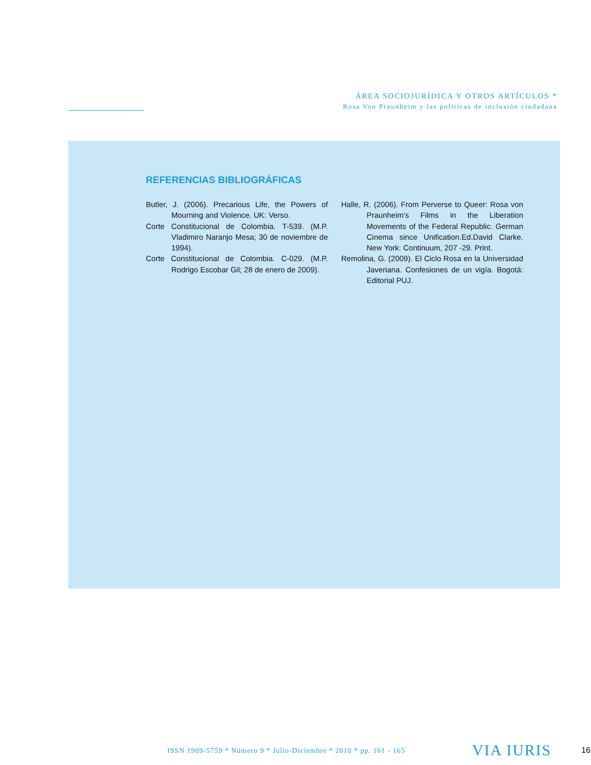ÁREA SOCIOJURÍDICA Y OTROS ARTÍCULOS *
Rosa Von Praunheim y las políticas de inclusión ciudadana
REFERENCIAS BIBLIOGRÁFICAS
Butler, J. (2006). Precarious Life, the Powers of Mourning and Violence. UK: Verso.
Corte Constitucional de Colombia. T-539. (M.P. Vladimiro Naranjo Mesa; 30 de noviembre de 1994).
Corte Constitucional de Colombia. C-029. (M.P. Rodrigo Escobar Gil; 28 de enero de 2009).
Halle, R. (2006). From Perverse to Queer: Rosa von Praunheim’s Films in the Liberation Movements of the Federal Republic. German Cinema since Unification.Ed.David Clarke. New York: Continuum, 207 -29. Print.
Remolina, G. (2009). El Ciclo Rosa en la Universidad Javeriana. Confesiones de un vigía. Bogotá: Editorial PUJ.
ISSN 1909-5759 * Número 9 * Julio-Diciembre * 2010 * pp. 161 - 165
VIA IURIS 16